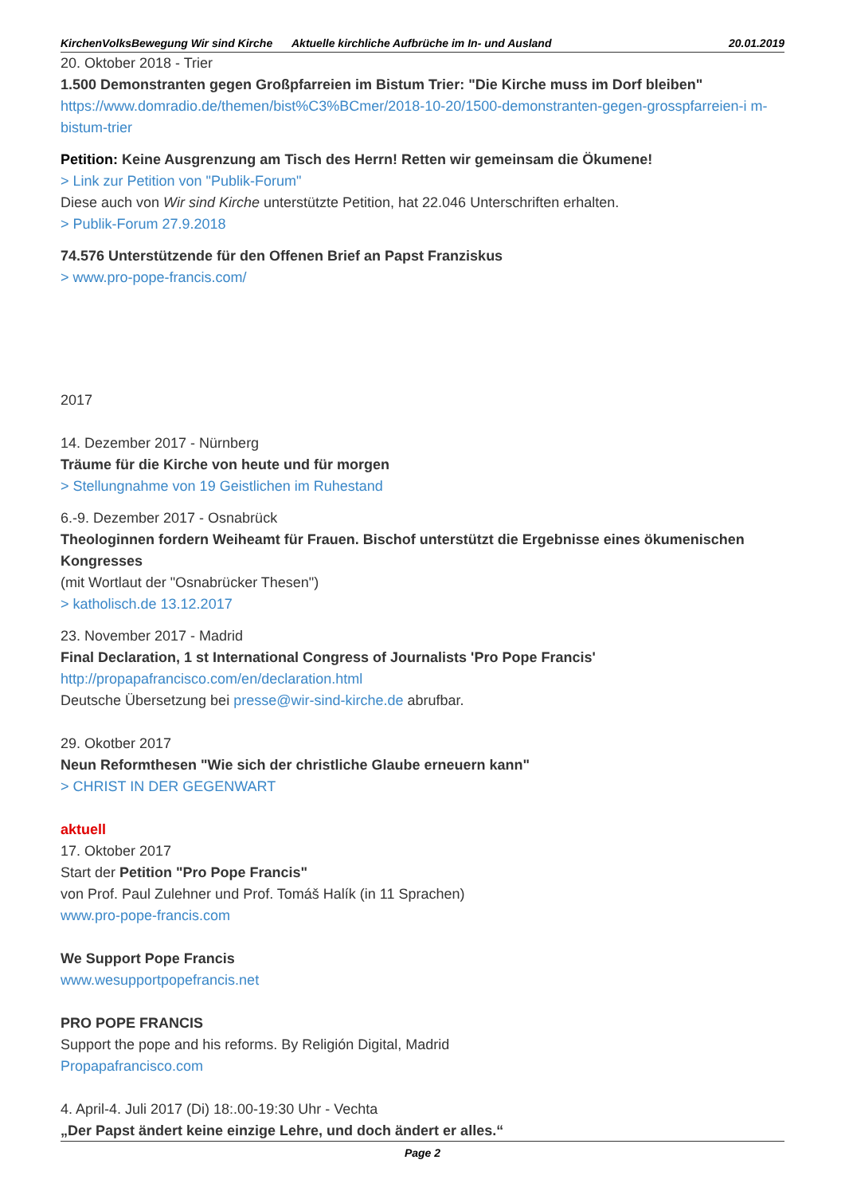KirchenVolksBewegung Wir sind Kirche
Aktuelle kirchliche Aufbrüche im In- und Ausland
20.01.2019
20. Oktober 2018 - Trier
1.500 Demonstranten gegen Großpfarreien im Bistum Trier: "Die Kirche muss im Dorf bleiben"
https://www.domradio.de/themen/bist%C3%BCmer/2018-10-20/1500-demonstranten-gegen-grosspfarreien-i m-bistum-trier
Petition: Keine Ausgrenzung am Tisch des Herrn! Retten wir gemeinsam die Ökumene!
> Link zur Petition von "Publik-Forum"
Diese auch von Wir sind Kirche unterstützte Petition, hat 22.046 Unterschriften erhalten.
> Publik-Forum 27.9.2018
74.576 Unterstützende für den Offenen Brief an Papst Franziskus
> www.pro-pope-francis.com/
2017
14. Dezember 2017 - Nürnberg
Träume für die Kirche von heute und für morgen
> Stellungnahme von 19 Geistlichen im Ruhestand
6.-9. Dezember 2017 - Osnabrück
Theologinnen fordern Weiheamt für Frauen. Bischof unterstützt die Ergebnisse eines ökumenischen Kongresses
(mit Wortlaut der "Osnabrücker Thesen")
> katholisch.de 13.12.2017
23. November 2017 - Madrid
Final Declaration, 1 st International Congress of Journalists 'Pro Pope Francis'
http://propapafrancisco.com/en/declaration.html
Deutsche Übersetzung bei presse@wir-sind-kirche.de abrufbar.
29. Okotber 2017
Neun Reformthesen "Wie sich der christliche Glaube erneuern kann"
> CHRIST IN DER GEGENWART
aktuell
17. Oktober 2017
Start der Petition "Pro Pope Francis"
von Prof. Paul Zulehner und Prof. Tomáš Halík (in 11 Sprachen)
www.pro-pope-francis.com
We Support Pope Francis
www.wesupportpopefrancis.net
PRO POPE FRANCIS
Support the pope and his reforms. By Religión Digital, Madrid
Propapafrancisco.com
4. April-4. Juli 2017 (Di) 18:.00-19:30 Uhr - Vechta
„Der Papst ändert keine einzige Lehre, und doch ändert er alles.“
Page 2